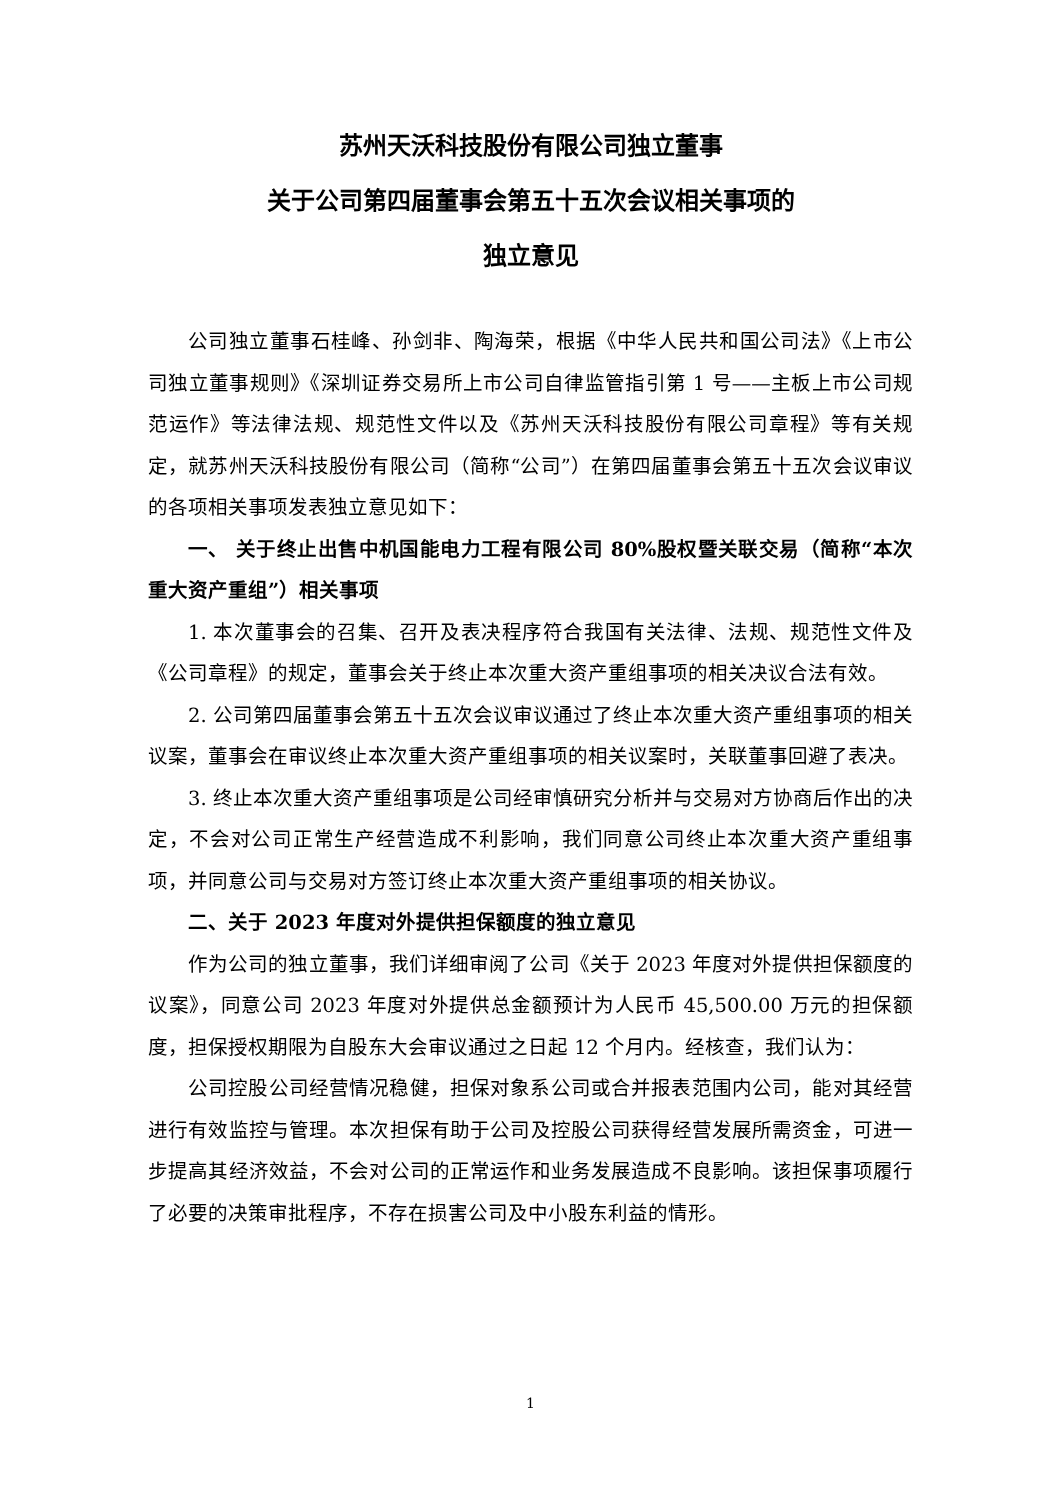苏州天沃科技股份有限公司独立董事
关于公司第四届董事会第五十五次会议相关事项的
独立意见
公司独立董事石桂峰、孙剑非、陶海荣，根据《中华人民共和国公司法》《上市公司独立董事规则》《深圳证券交易所上市公司自律监管指引第 1 号——主板上市公司规范运作》等法律法规、规范性文件以及《苏州天沃科技股份有限公司章程》等有关规定，就苏州天沃科技股份有限公司（简称“公司”）在第四届董事会第五十五次会议审议的各项相关事项发表独立意见如下：
一、 关于终止出售中机国能电力工程有限公司 80%股权暨关联交易（简称“本次重大资产重组”）相关事项
1. 本次董事会的召集、召开及表决程序符合我国有关法律、法规、规范性文件及《公司章程》的规定，董事会关于终止本次重大资产重组事项的相关决议合法有效。
2. 公司第四届董事会第五十五次会议审议通过了终止本次重大资产重组事项的相关议案，董事会在审议终止本次重大资产重组事项的相关议案时，关联董事回避了表决。
3. 终止本次重大资产重组事项是公司经审慎研究分析并与交易对方协商后作出的决定，不会对公司正常生产经营造成不利影响，我们同意公司终止本次重大资产重组事项，并同意公司与交易对方签订终止本次重大资产重组事项的相关协议。
二、关于 2023 年度对外提供担保额度的独立意见
作为公司的独立董事，我们详细审阅了公司《关于 2023 年度对外提供担保额度的议案》，同意公司 2023 年度对外提供总金额预计为人民币 45,500.00 万元的担保额度，担保授权期限为自股东大会审议通过之日起 12 个月内。经核查，我们认为：
公司控股公司经营情况稳健，担保对象系公司或合并报表范围内公司，能对其经营进行有效监控与管理。本次担保有助于公司及控股公司获得经营发展所需资金，可进一步提高其经济效益，不会对公司的正常运作和业务发展造成不良影响。该担保事项履行了必要的决策审批程序，不存在损害公司及中小股东利益的情形。
1